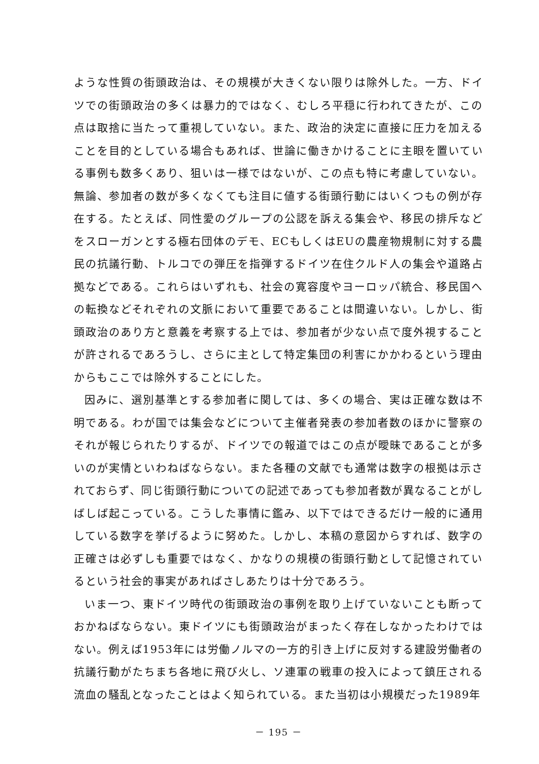ような性質の街頭政治は、その規模が大きくない限りは除外した。一方、ドイツでの街頭政治の多くは暴力的ではなく、むしろ平穏に行われてきたが、この点は取捨に当たって重視していない。また、政治的決定に直接に圧力を加えることを目的としている場合もあれば、世論に働きかけることに主眼を置いている事例も数多くあり、狙いは一様ではないが、この点も特に考慮していない。無論、参加者の数が多くなくても注目に値する街頭行動にはいくつもの例が存在する。たとえば、同性愛のグループの公認を訴える集会や、移民の排斥などをスローガンとする極右団体のデモ、ECもしくはEUの農産物規制に対する農民の抗議行動、トルコでの弾圧を指弾するドイツ在住クルド人の集会や道路占拠などである。これらはいずれも、社会の寛容度やヨーロッパ統合、移民国への転換などそれぞれの文脈において重要であることは間違いない。しかし、街頭政治のあり方と意義を考察する上では、参加者が少ない点で度外視することが許されるであろうし、さらに主として特定集団の利害にかかわるという理由からもここでは除外することにした。
因みに、選別基準とする参加者に関しては、多くの場合、実は正確な数は不明である。わが国では集会などについて主催者発表の参加者数のほかに警察のそれが報じられたりするが、ドイツでの報道ではこの点が曖昧であることが多いのが実情といわねばならない。また各種の文献でも通常は数字の根拠は示されておらず、同じ街頭行動についての記述であっても参加者数が異なることがしばしば起こっている。こうした事情に鑑み、以下ではできるだけ一般的に通用している数字を挙げるように努めた。しかし、本稿の意図からすれば、数字の正確さは必ずしも重要ではなく、かなりの規模の街頭行動として記憶されているという社会的事実があればさしあたりは十分であろう。
いま一つ、東ドイツ時代の街頭政治の事例を取り上げていないことも断っておかねばならない。東ドイツにも街頭政治がまったく存在しなかったわけではない。例えば1953年には労働ノルマの一方的引き上げに反対する建設労働者の抗議行動がたちまち各地に飛び火し、ソ連軍の戦車の投入によって鎮圧される流血の騒乱となったことはよく知られている。また当初は小規模だった1989年
－ 195 －